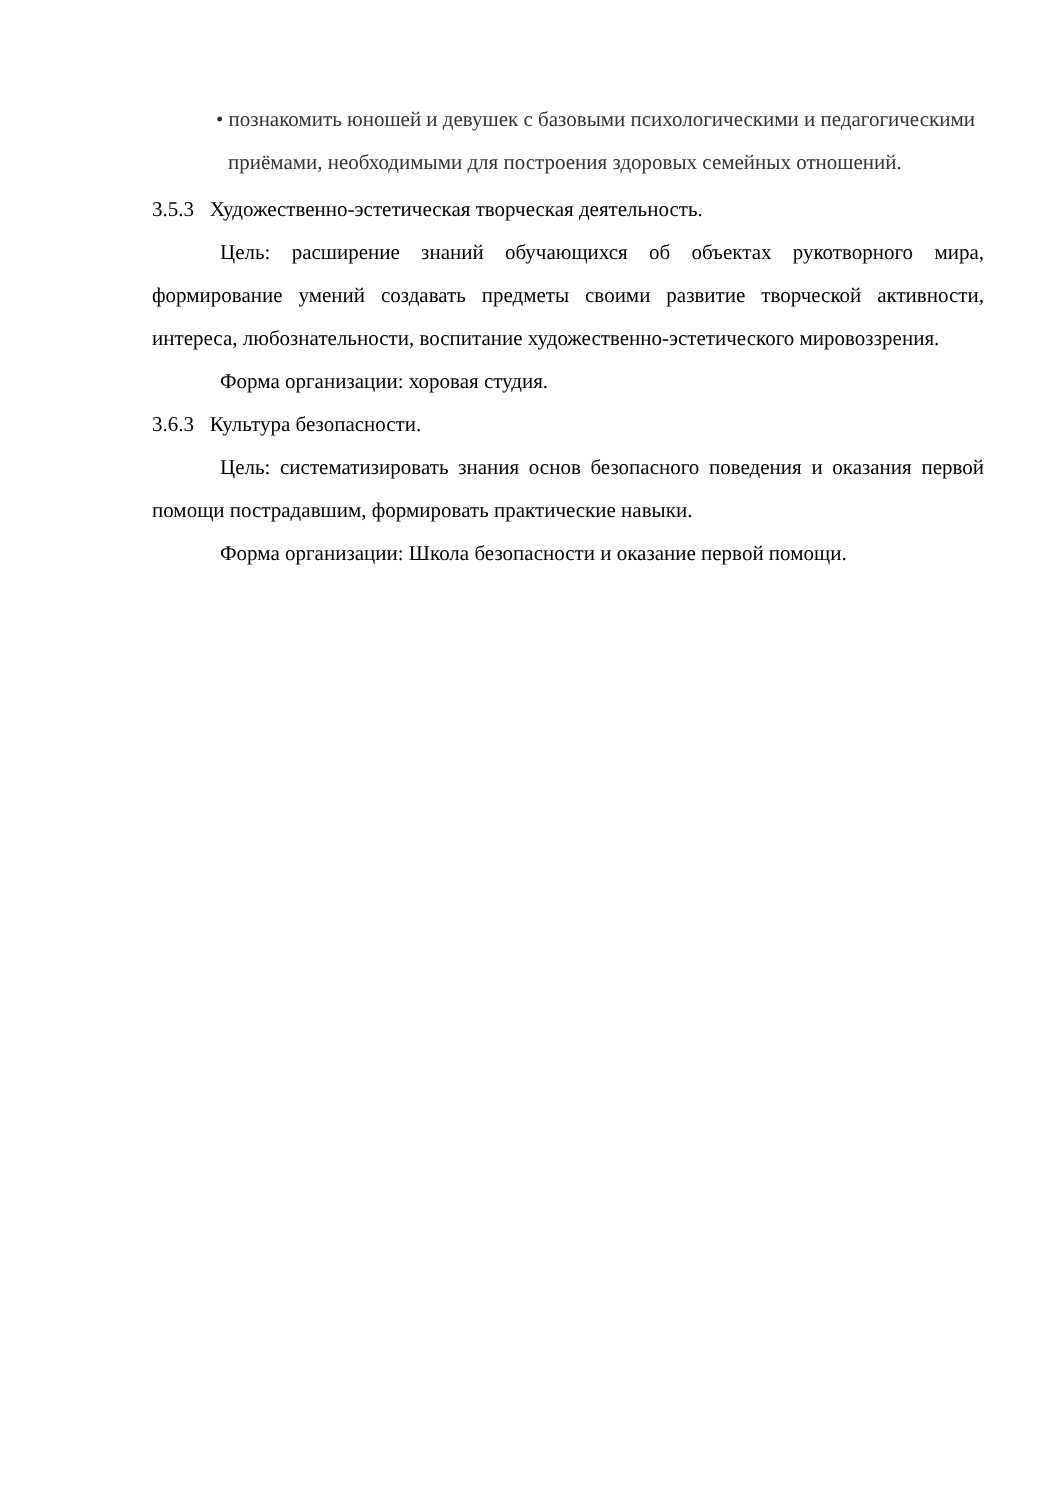• познакомить юношей и девушек с базовыми психологическими и педагогическими приёмами, необходимыми для построения здоровых семейных отношений.
3.5.3 Художественно-эстетическая творческая деятельность.
Цель: расширение знаний обучающихся об объектах рукотворного мира, формирование умений создавать предметы своими развитие творческой активности, интереса, любознательности, воспитание художественно-эстетического мировоззрения.
Форма организации: хоровая студия.
3.6.3 Культура безопасности.
Цель: систематизировать знания основ безопасного поведения и оказания первой помощи пострадавшим, формировать практические навыки.
Форма организации: Школа безопасности и оказание первой помощи.